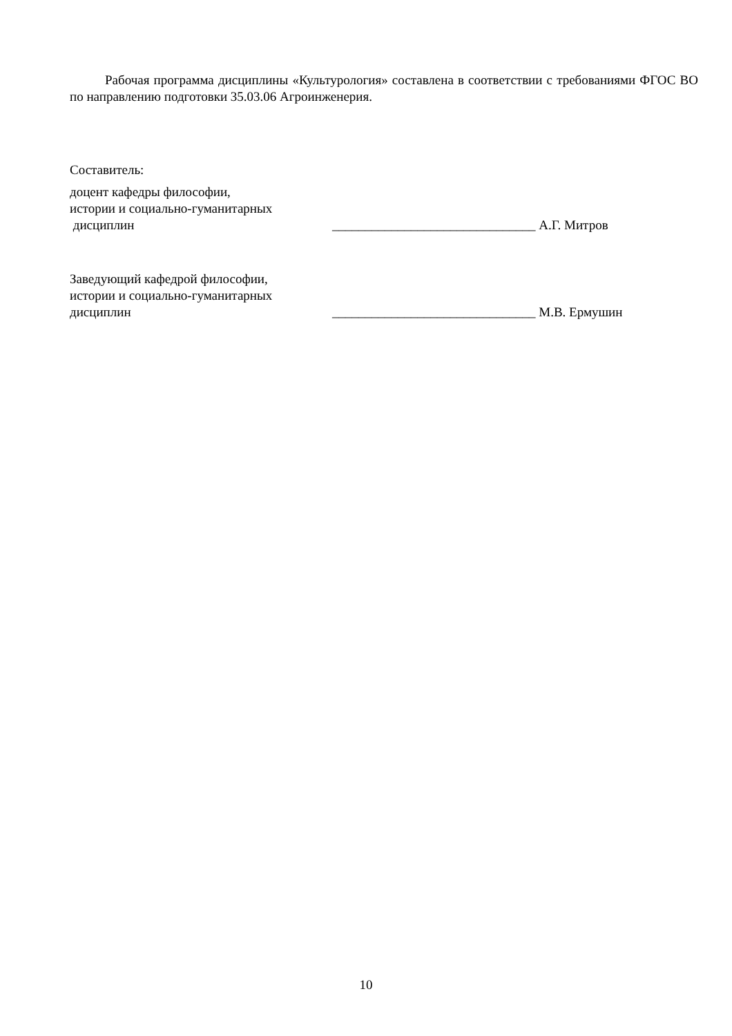Рабочая программа дисциплины «Культурология» составлена в соответствии с требованиями ФГОС ВО по направлению подготовки 35.03.06 Агроинженерия.
Составитель:
доцент кафедры философии,
истории и социально-гуманитарных
дисциплин
_______________________________ А.Г. Митров
Заведующий кафедрой философии,
истории и социально-гуманитарных
дисциплин
_______________________________ М.В. Ермушин
10